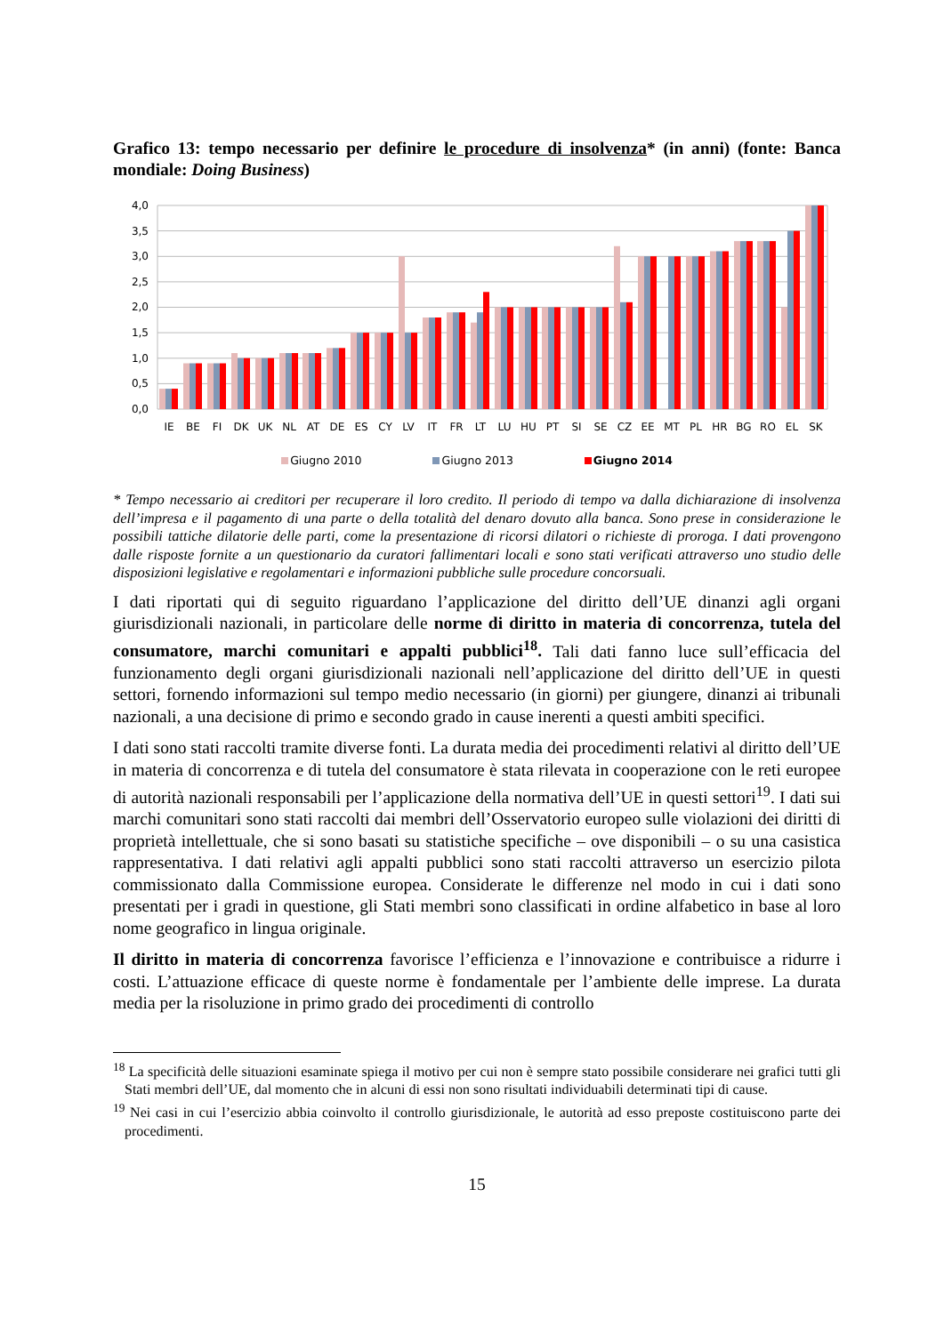Grafico 13: tempo necessario per definire le procedure di insolvenza* (in anni) (fonte: Banca mondiale: Doing Business)
4,0
3,5
3,0
2,5
2,0
1,5
1,0
0,5
0,0
IE
BE
FI
DK
UK
NL
AT
DE
ES
CY
LV
IT
FR
LT
LU
HU
PT
SI
SE
CZ
EE
MT
PL
HR
BG
RO
EL
SK
Giugno 2010 Giugno 2013 Giugno 2014
* Tempo necessario ai creditori per recuperare il loro credito. Il periodo di tempo va dalla dichiarazione di insolvenza dell’impresa e il pagamento di una parte o della totalità del denaro dovuto alla banca. Sono prese in considerazione le possibili tattiche dilatorie delle parti, come la presentazione di ricorsi dilatori o richieste di proroga. I dati provengono dalle risposte fornite a un questionario da curatori fallimentari locali e sono stati verificati attraverso uno studio delle disposizioni legislative e regolamentari e informazioni pubbliche sulle procedure concorsuali.
I dati riportati qui di seguito riguardano l’applicazione del diritto dell’UE dinanzi agli organi giurisdizionali nazionali, in particolare delle norme di diritto in materia di concorrenza, tutela del consumatore, marchi comunitari e appalti pubblici<sup>18</sup>. Tali dati fanno luce sull’efficacia del funzionamento degli organi giurisdizionali nazionali nell’applicazione del diritto dell’UE in questi settori, fornendo informazioni sul tempo medio necessario (in giorni) per giungere, dinanzi ai tribunali nazionali, a una decisione di primo e secondo grado in cause inerenti a questi ambiti specifici.
I dati sono stati raccolti tramite diverse fonti. La durata media dei procedimenti relativi al diritto dell’UE in materia di concorrenza e di tutela del consumatore è stata rilevata in cooperazione con le reti europee di autorità nazionali responsabili per l’applicazione della normativa dell’UE in questi settori<sup>19</sup>. I dati sui marchi comunitari sono stati raccolti dai membri dell’Osservatorio europeo sulle violazioni dei diritti di proprietà intellettuale, che si sono basati su statistiche specifiche – ove disponibili – o su una casistica rappresentativa. I dati relativi agli appalti pubblici sono stati raccolti attraverso un esercizio pilota commissionato dalla Commissione europea. Considerate le differenze nel modo in cui i dati sono presentati per i gradi in questione, gli Stati membri sono classificati in ordine alfabetico in base al loro nome geografico in lingua originale.
Il diritto in materia di concorrenza favorisce l’efficienza e l’innovazione e contribuisce a ridurre i costi. L’attuazione efficace di queste norme è fondamentale per l’ambiente delle imprese. La durata media per la risoluzione in primo grado dei procedimenti di controllo
<sup>18</sup> La specificità delle situazioni esaminate spiega il motivo per cui non è sempre stato possibile considerare nei grafici tutti gli Stati membri dell’UE, dal momento che in alcuni di essi non sono risultati individuabili determinati tipi di cause.
<sup>19</sup> Nei casi in cui l’esercizio abbia coinvolto il controllo giurisdizionale, le autorità ad esso preposte costituiscono parte dei procedimenti.
15